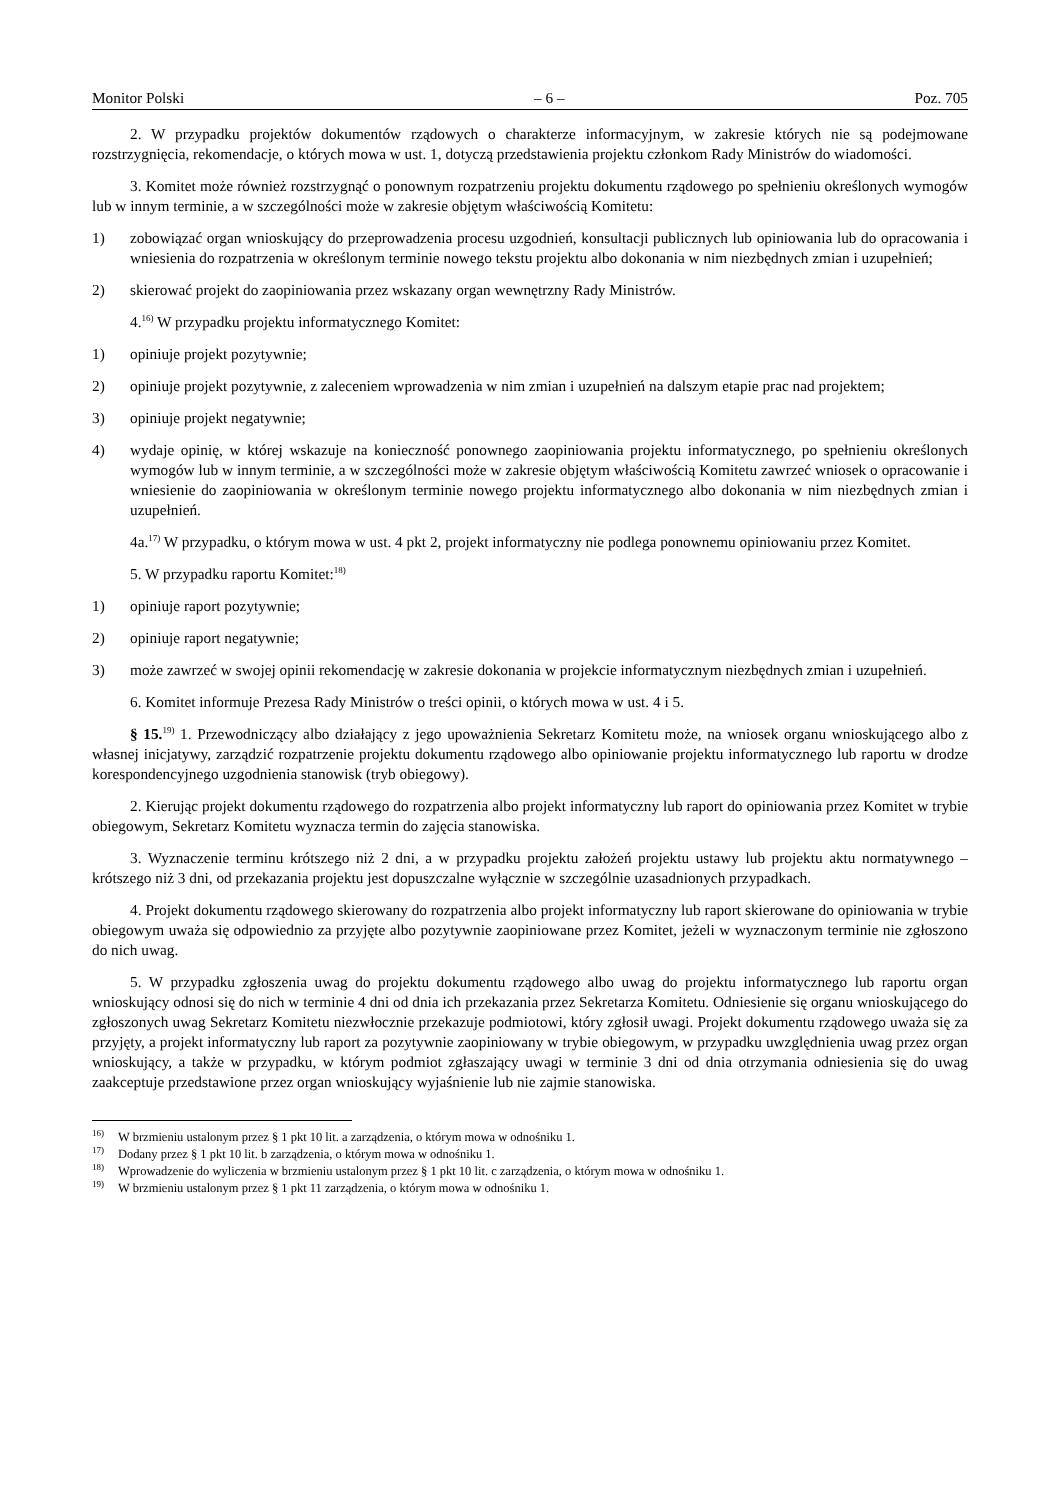Monitor Polski – 6 – Poz. 705
2. W przypadku projektów dokumentów rządowych o charakterze informacyjnym, w zakresie których nie są podejmowane rozstrzygnięcia, rekomendacje, o których mowa w ust. 1, dotyczą przedstawienia projektu członkom Rady Ministrów do wiadomości.
3. Komitet może również rozstrzygnąć o ponownym rozpatrzeniu projektu dokumentu rządowego po spełnieniu określonych wymogów lub w innym terminie, a w szczególności może w zakresie objętym właściwością Komitetu:
1) zobowiązać organ wnioskujący do przeprowadzenia procesu uzgodnień, konsultacji publicznych lub opiniowania lub do opracowania i wniesienia do rozpatrzenia w określonym terminie nowego tekstu projektu albo dokonania w nim niezbędnych zmian i uzupełnień;
2) skierować projekt do zaopiniowania przez wskazany organ wewnętrzny Rady Ministrów.
4.<sup>16)</sup> W przypadku projektu informatycznego Komitet:
1) opiniuje projekt pozytywnie;
2) opiniuje projekt pozytywnie, z zaleceniem wprowadzenia w nim zmian i uzupełnień na dalszym etapie prac nad projektem;
3) opiniuje projekt negatywnie;
4) wydaje opinię, w której wskazuje na konieczność ponownego zaopiniowania projektu informatycznego, po spełnieniu określonych wymogów lub w innym terminie, a w szczególności może w zakresie objętym właściwością Komitetu zawrzeć wniosek o opracowanie i wniesienie do zaopiniowania w określonym terminie nowego projektu informatycznego albo dokonania w nim niezbędnych zmian i uzupełnień.
4a.<sup>17)</sup> W przypadku, o którym mowa w ust. 4 pkt 2, projekt informatyczny nie podlega ponownemu opiniowaniu przez Komitet.
5. W przypadku raportu Komitet:<sup>18)</sup>
1) opiniuje raport pozytywnie;
2) opiniuje raport negatywnie;
3) może zawrzeć w swojej opinii rekomendację w zakresie dokonania w projekcie informatycznym niezbędnych zmian i uzupełnień.
6. Komitet informuje Prezesa Rady Ministrów o treści opinii, o których mowa w ust. 4 i 5.
§ 15.<sup>19)</sup> 1. Przewodniczący albo działający z jego upoważnienia Sekretarz Komitetu może, na wniosek organu wnioskującego albo z własnej inicjatywy, zarządzić rozpatrzenie projektu dokumentu rządowego albo opiniowanie projektu informatycznego lub raportu w drodze korespondencyjnego uzgodnienia stanowisk (tryb obiegowy).
2. Kierując projekt dokumentu rządowego do rozpatrzenia albo projekt informatyczny lub raport do opiniowania przez Komitet w trybie obiegowym, Sekretarz Komitetu wyznacza termin do zajęcia stanowiska.
3. Wyznaczenie terminu krótszego niż 2 dni, a w przypadku projektu założeń projektu ustawy lub projektu aktu normatywnego – krótszego niż 3 dni, od przekazania projektu jest dopuszczalne wyłącznie w szczególnie uzasadnionych przypadkach.
4. Projekt dokumentu rządowego skierowany do rozpatrzenia albo projekt informatyczny lub raport skierowane do opiniowania w trybie obiegowym uważa się odpowiednio za przyjęte albo pozytywnie zaopiniowane przez Komitet, jeżeli w wyznaczonym terminie nie zgłoszono do nich uwag.
5. W przypadku zgłoszenia uwag do projektu dokumentu rządowego albo uwag do projektu informatycznego lub raportu organ wnioskujący odnosi się do nich w terminie 4 dni od dnia ich przekazania przez Sekretarza Komitetu. Odniesienie się organu wnioskującego do zgłoszonych uwag Sekretarz Komitetu niezwłocznie przekazuje podmiotowi, który zgłosił uwagi. Projekt dokumentu rządowego uważa się za przyjęty, a projekt informatyczny lub raport za pozytywnie zaopiniowany w trybie obiegowym, w przypadku uwzględnienia uwag przez organ wnioskujący, a także w przypadku, w którym podmiot zgłaszający uwagi w terminie 3 dni od dnia otrzymania odniesienia się do uwag zaakceptuje przedstawione przez organ wnioskujący wyjaśnienie lub nie zajmie stanowiska.
<sup>16)</sup> W brzmieniu ustalonym przez § 1 pkt 10 lit. a zarządzenia, o którym mowa w odnośniku 1.
<sup>17)</sup> Dodany przez § 1 pkt 10 lit. b zarządzenia, o którym mowa w odnośniku 1.
<sup>18)</sup> Wprowadzenie do wyliczenia w brzmieniu ustalonym przez § 1 pkt 10 lit. c zarządzenia, o którym mowa w odnośniku 1.
<sup>19)</sup> W brzmieniu ustalonym przez § 1 pkt 11 zarządzenia, o którym mowa w odnośniku 1.